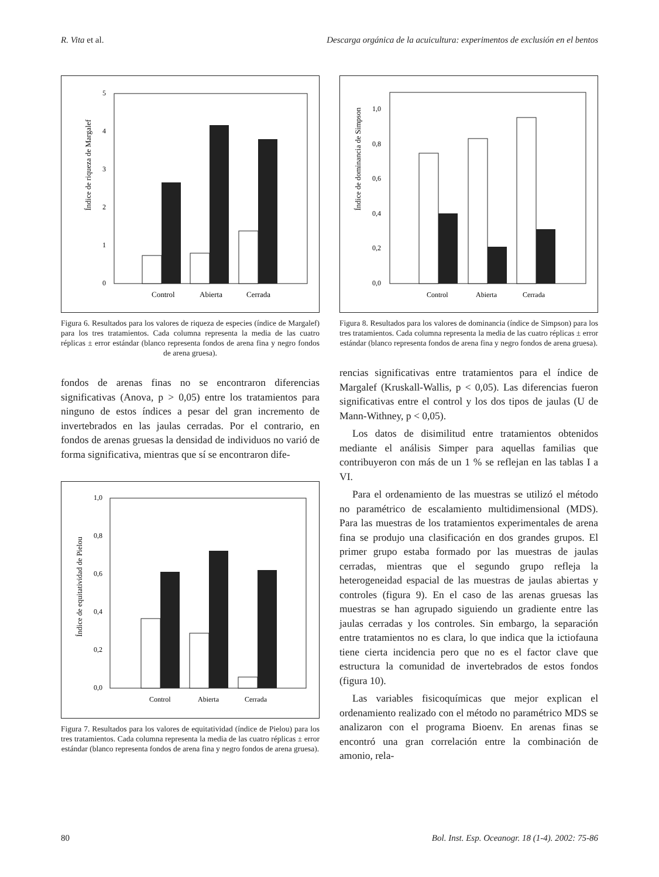R. Vita et al. Descarga orgánica de la acuicultura: experimentos de exclusión en el bentos
0
1
2
3
4
5
Índice de riqueza de Margalef
Control
Abierta
Cerrada
Figura 6. Resultados para los valores de riqueza de especies (índice de Margalef) para los tres tratamientos. Cada columna representa la media de las cuatro réplicas ± error estándar (blanco representa fondos de arena fina y negro fondos de arena gruesa).
fondos de arenas finas no se encontraron diferencias significativas (Anova, p > 0,05) entre los tratamientos para ninguno de estos índices a pesar del gran incremento de invertebrados en las jaulas cerradas. Por el contrario, en fondos de arenas gruesas la densidad de individuos no varió de forma significativa, mientras que sí se encontraron dife-
0,0
0,2
0,4
0,6
0,8
1,0
Índice de equitatividad de Pielou
Control
Abierta
Cerrada
Figura 7. Resultados para los valores de equitatividad (índice de Pielou) para los tres tratamientos. Cada columna representa la media de las cuatro réplicas ± error estándar (blanco representa fondos de arena fina y negro fondos de arena gruesa).
0,0
0,2
0,4
0,6
0,8
1,0
Índice de dominancia de Simpson
Control
Abierta
Cerrada
Figura 8. Resultados para los valores de dominancia (índice de Simpson) para los tres tratamientos. Cada columna representa la media de las cuatro réplicas ± error estándar (blanco representa fondos de arena fina y negro fondos de arena gruesa).
rencias significativas entre tratamientos para el índice de Margalef (Kruskall-Wallis, p < 0,05). Las diferencias fueron significativas entre el control y los dos tipos de jaulas (U de Mann-Withney, p < 0,05).
Los datos de disimilitud entre tratamientos obtenidos mediante el análisis Simper para aquellas familias que contribuyeron con más de un 1 % se reflejan en las tablas I a VI.
Para el ordenamiento de las muestras se utilizó el método no paramétrico de escalamiento multidimensional (MDS). Para las muestras de los tratamientos experimentales de arena fina se produjo una clasificación en dos grandes grupos. El primer grupo estaba formado por las muestras de jaulas cerradas, mientras que el segundo grupo refleja la heterogeneidad espacial de las muestras de jaulas abiertas y controles (figura 9). En el caso de las arenas gruesas las muestras se han agrupado siguiendo un gradiente entre las jaulas cerradas y los controles. Sin embargo, la separación entre tratamientos no es clara, lo que indica que la ictiofauna tiene cierta incidencia pero que no es el factor clave que estructura la comunidad de invertebrados de estos fondos (figura 10).
Las variables fisicoquímicas que mejor explican el ordenamiento realizado con el método no paramétrico MDS se analizaron con el programa Bioenv. En arenas finas se encontró una gran correlación entre la combinación de amonio, rela-
80 Bol. Inst. Esp. Oceanogr. 18 (1-4). 2002: 75-86